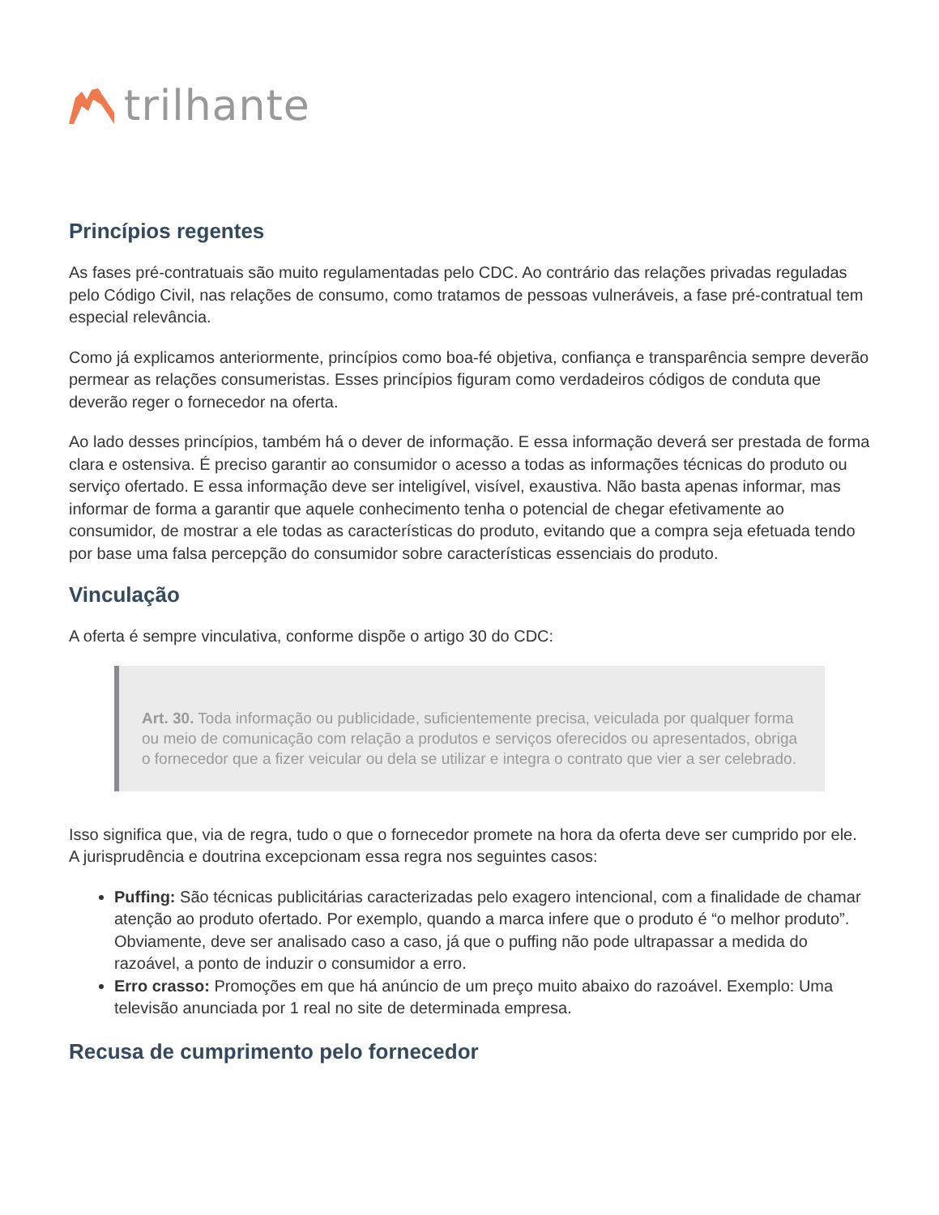trilhante
Princípios regentes
As fases pré-contratuais são muito regulamentadas pelo CDC. Ao contrário das relações privadas reguladas pelo Código Civil, nas relações de consumo, como tratamos de pessoas vulneráveis, a fase pré-contratual tem especial relevância.
Como já explicamos anteriormente, princípios como boa-fé objetiva, confiança e transparência sempre deverão permear as relações consumeristas. Esses princípios figuram como verdadeiros códigos de conduta que deverão reger o fornecedor na oferta.
Ao lado desses princípios, também há o dever de informação. E essa informação deverá ser prestada de forma clara e ostensiva. É preciso garantir ao consumidor o acesso a todas as informações técnicas do produto ou serviço ofertado. E essa informação deve ser inteligível, visível, exaustiva. Não basta apenas informar, mas informar de forma a garantir que aquele conhecimento tenha o potencial de chegar efetivamente ao consumidor, de mostrar a ele todas as características do produto, evitando que a compra seja efetuada tendo por base uma falsa percepção do consumidor sobre características essenciais do produto.
Vinculação
A oferta é sempre vinculativa, conforme dispõe o artigo 30 do CDC:
Art. 30. Toda informação ou publicidade, suficientemente precisa, veiculada por qualquer forma ou meio de comunicação com relação a produtos e serviços oferecidos ou apresentados, obriga o fornecedor que a fizer veicular ou dela se utilizar e integra o contrato que vier a ser celebrado.
Isso significa que, via de regra, tudo o que o fornecedor promete na hora da oferta deve ser cumprido por ele. A jurisprudência e doutrina excepcionam essa regra nos seguintes casos:
Puffing: São técnicas publicitárias caracterizadas pelo exagero intencional, com a finalidade de chamar atenção ao produto ofertado. Por exemplo, quando a marca infere que o produto é “o melhor produto”. Obviamente, deve ser analisado caso a caso, já que o puffing não pode ultrapassar a medida do razoável, a ponto de induzir o consumidor a erro.
Erro crasso: Promoções em que há anúncio de um preço muito abaixo do razoável. Exemplo: Uma televisão anunciada por 1 real no site de determinada empresa.
Recusa de cumprimento pelo fornecedor